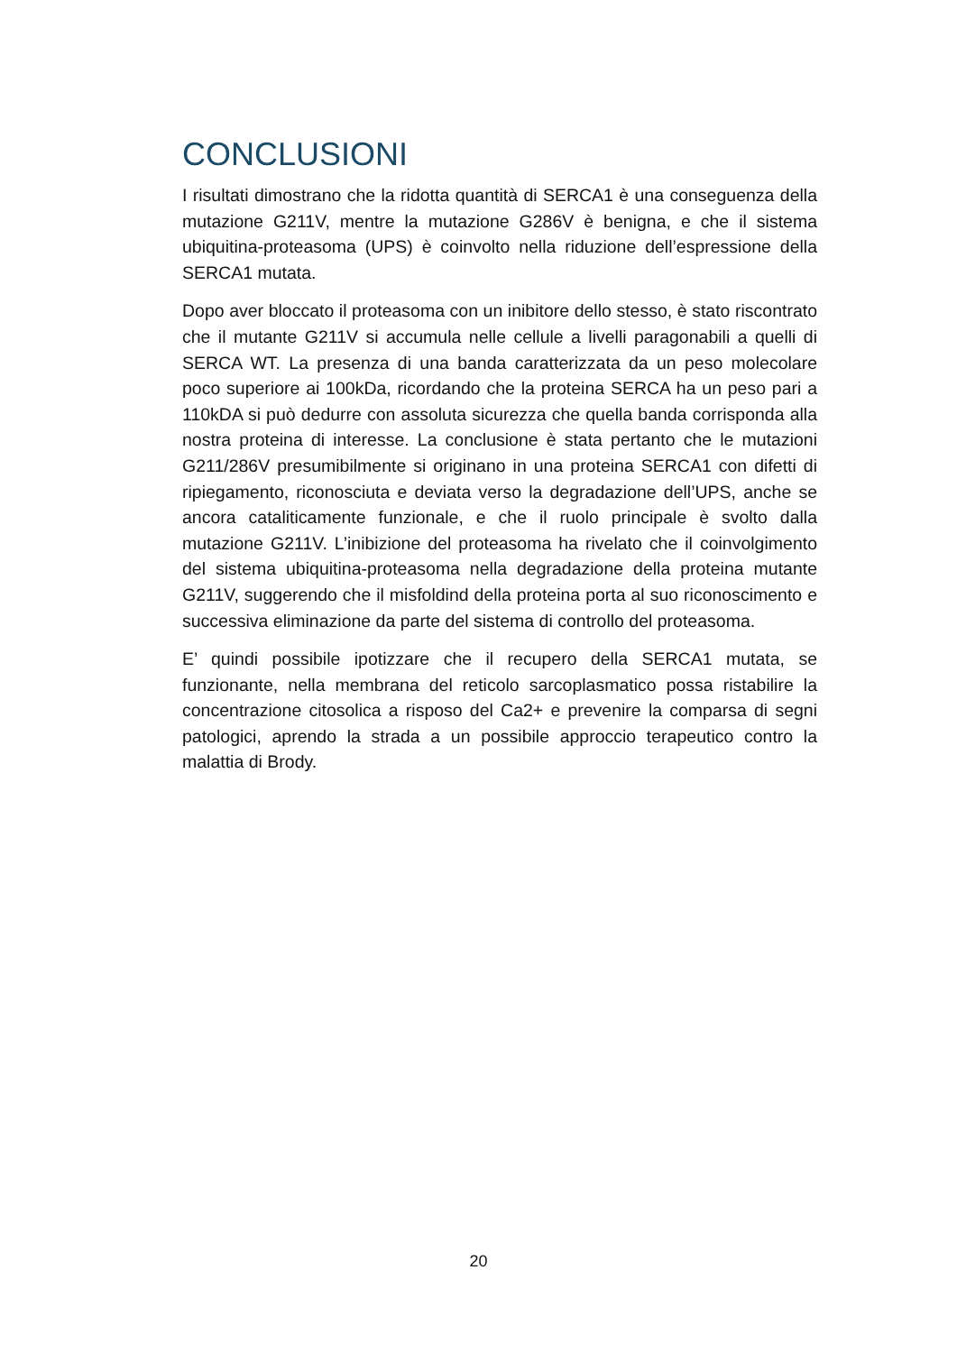CONCLUSIONI
I risultati dimostrano che la ridotta quantità di SERCA1 è una conseguenza della mutazione G211V, mentre la mutazione G286V è benigna, e che il sistema ubiquitina-proteasoma (UPS) è coinvolto nella riduzione dell’espressione della SERCA1 mutata.
Dopo aver bloccato il proteasoma con un inibitore dello stesso, è stato riscontrato che il mutante G211V si accumula nelle cellule a livelli paragonabili a quelli di SERCA WT. La presenza di una banda caratterizzata da un peso molecolare poco superiore ai 100kDa, ricordando che la proteina SERCA ha un peso pari a 110kDA si può dedurre con assoluta sicurezza che quella banda corrisponda alla nostra proteina di interesse. La conclusione è stata pertanto che le mutazioni G211/286V presumibilmente si originano in una proteina SERCA1 con difetti di ripiegamento, riconosciuta e deviata verso la degradazione dell’UPS, anche se ancora cataliticamente funzionale, e che il ruolo principale è svolto dalla mutazione G211V. L’inibizione del proteasoma ha rivelato che il coinvolgimento del sistema ubiquitina-proteasoma nella degradazione della proteina mutante G211V, suggerendo che il misfoldind della proteina porta al suo riconoscimento e successiva eliminazione da parte del sistema di controllo del proteasoma.
E’ quindi possibile ipotizzare che il recupero della SERCA1 mutata, se funzionante, nella membrana del reticolo sarcoplasmatico possa ristabilire la concentrazione citosolica a risposo del Ca2+ e prevenire la comparsa di segni patologici, aprendo la strada a un possibile approccio terapeutico contro la malattia di Brody.
20